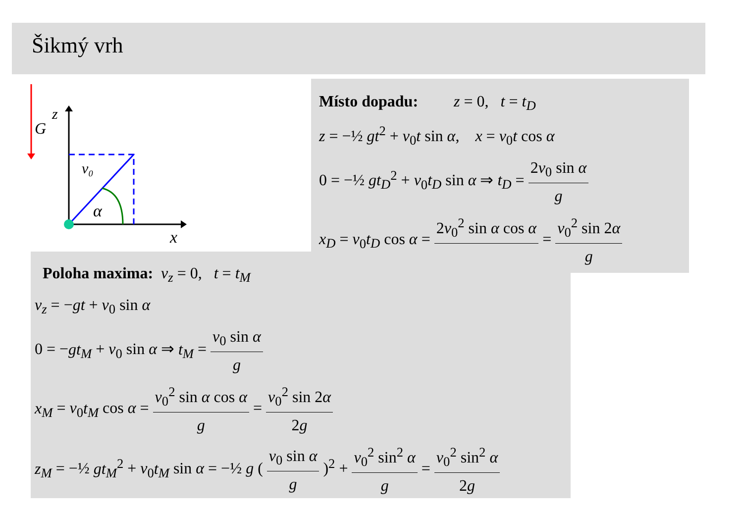Šikmý vrh
G
z
x
v₀
α
Místo dopadu: z = 0, t = t<sub>D</sub>
z = −½ gt<sup>2</sup> + v<sub>0</sub>t sin α, x = v<sub>0</sub>t cos α
0 = −½ gt<sub>D</sub><sup>2</sup> + v<sub>0</sub>t<sub>D</sub> sin α ⇒ t<sub>D</sub> = 2v<sub>0</sub> sin α g
x<sub>D</sub> = v<sub>0</sub>t<sub>D</sub> cos α = 2v<sub>0</sub><sup>2</sup> sin α cos α = v<sub>0</sub><sup>2</sup> sin 2α g
Poloha maxima: v<sub>z</sub> = 0, t = t<sub>M</sub>
v<sub>z</sub> = −gt + v<sub>0</sub> sin α
0 = −gt<sub>M</sub> + v<sub>0</sub> sin α ⇒ t<sub>M</sub> = v<sub>0</sub> sin α g
x<sub>M</sub> = v<sub>0</sub>t<sub>M</sub> cos α = v<sub>0</sub><sup>2</sup> sin α cos α g = v<sub>0</sub><sup>2</sup> sin 2α 2g
z<sub>M</sub> = −½ gt<sub>M</sub><sup>2</sup> + v<sub>0</sub>t<sub>M</sub> sin α = −½ g ( v<sub>0</sub> sin α g )<sup>2</sup> + v<sub>0</sub><sup>2</sup> sin<sup>2</sup> α g = v<sub>0</sub><sup>2</sup> sin<sup>2</sup> α 2g